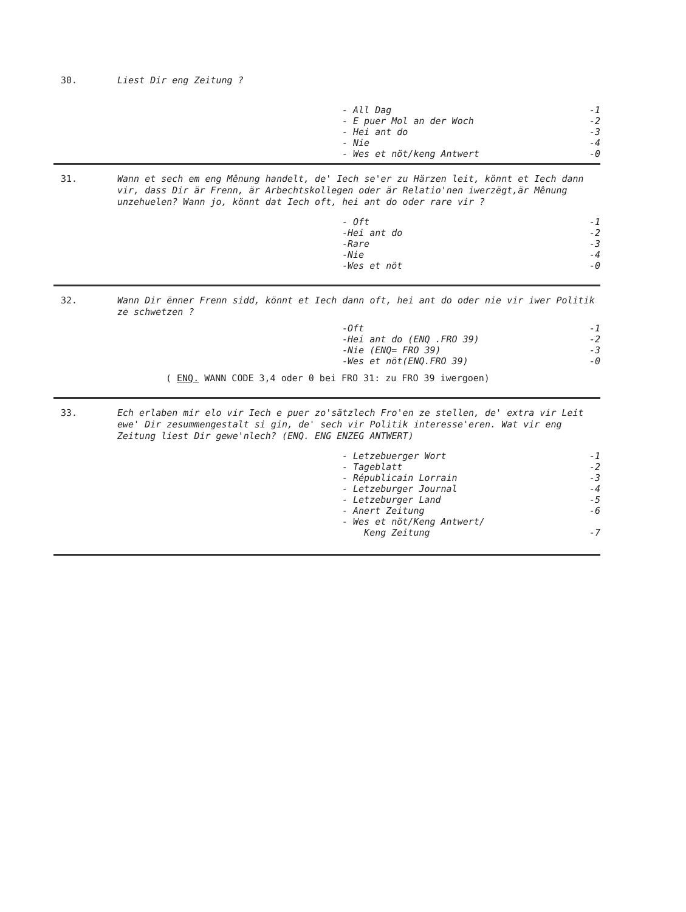30.
Liest Dir eng Zeitung ?
| - All Dag | -1 |
| - E puer Mol an der Woch | -2 |
| - Hei ant do | -3 |
| - Nie | -4 |
| - Wes et nöt/keng Antwert | -0 |
31.
Wann et sech em eng Mênung handelt, de' Iech se'er zu Härzen leit, könnt et Iech dann vir, dass Dir är Frenn, är Arbechtskollegen oder är Relatio'nen iwerzëgt,är Mênung unzehuelen? Wann jo, könnt dat Iech oft, hei ant do oder rare vir ?
| - Oft | -1 |
| -Hei ant do | -2 |
| -Rare | -3 |
| -Nie | -4 |
| -Wes et nöt | -0 |
32.
Wann Dir ënner Frenn sidd, könnt et Iech dann oft, hei ant do oder nie vir iwer Politik ze schwetzen ?
| -Oft | -1 |
| -Hei ant do (ENQ .FRO 39) | -2 |
| -Nie (ENQ= FRO 39) | -3 |
| -Wes et nöt(ENQ.FRO 39) | -0 |
( ENQ. WANN CODE 3,4 oder 0 bei FRO 31: zu FRO 39 iwergoen)
33.
Ech erlaben mir elo vir Iech e puer zo'sätzlech Fro'en ze stellen, de' extra vir Leit ewe' Dir zesummengestalt si gin, de' sech vir Politik interesse'eren. Wat vir eng Zeitung liest Dir gewe'nlech? (ENQ. ENG ENZEG ANTWERT)
| - Letzebuerger Wort | -1 |
| - Tageblatt | -2 |
| - Républicain Lorrain | -3 |
| - Letzeburger Journal | -4 |
| - Letzeburger Land | -5 |
| - Anert Zeitung | -6 |
| - Wes et nöt/Keng Antwert/ Keng Zeitung | -7 |